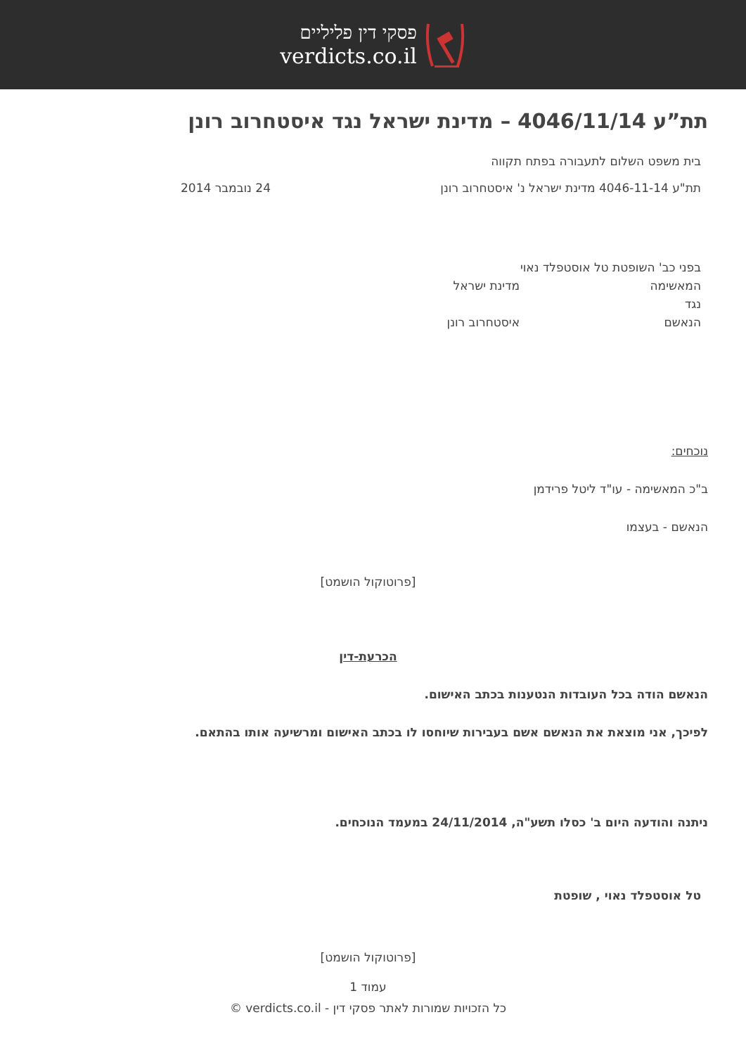פסקי דין פליליים
verdicts.co.il
תת”ע 4046/11/14 – מדינת ישראל נגד איסטחרוב רונן
בית משפט השלום לתעבורה בפתח תקווה
תת"ע 4046-11-14 מדינת ישראל נ' איסטחרוב רונן 24 נובמבר 2014
בפני כב' השופטת טל אוסטפלד נאוי
המאשימה מדינת ישראל
נגד
הנאשם איסטחרוב רונן
נוכחים:
ב"כ המאשימה - עו"ד ליטל פרידמן
הנאשם - בעצמו
[פרוטוקול הושמט]
הכרעת-דין
הנאשם הודה בכל העובדות הנטענות בכתב האישום.
לפיכך, אני מוצאת את הנאשם אשם בעבירות שיוחסו לו בכתב האישום ומרשיעה אותו בהתאם.
ניתנה והודעה היום ב' כסלו תשע"ה, 24/11/2014 במעמד הנוכחים.
טל אוסטפלד נאוי , שופטת
[פרוטוקול הושמט]
עמוד 1
כל הזכויות שמורות לאתר פסקי דין - verdicts.co.il ©